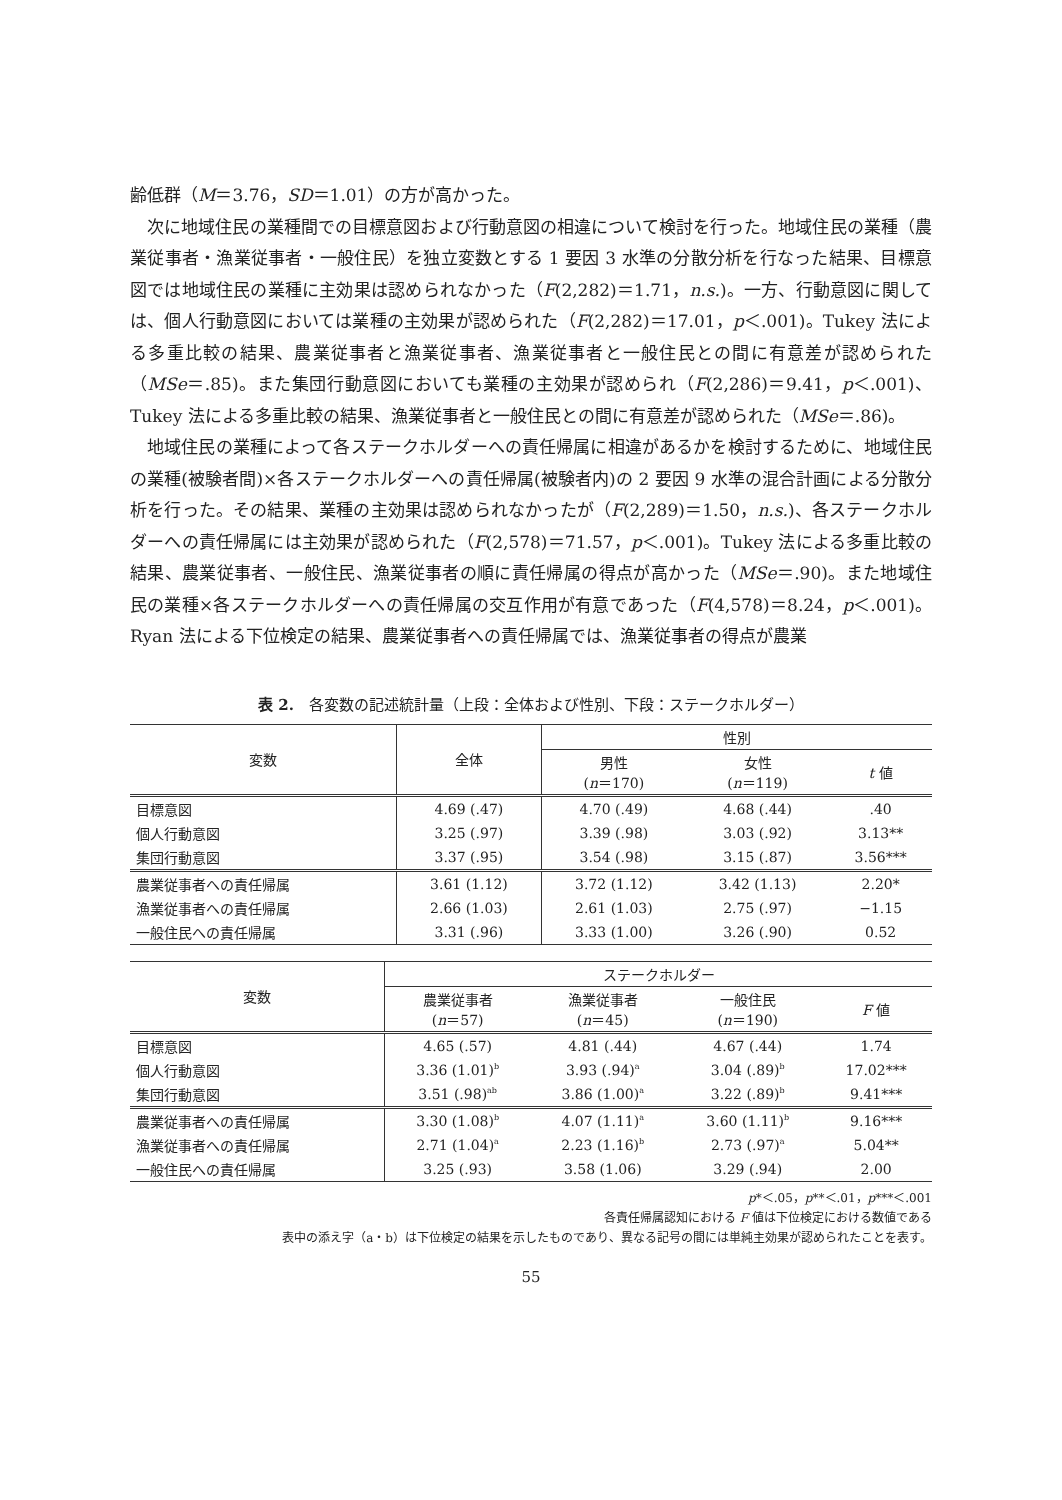齢低群（M＝3.76，SD＝1.01）の方が高かった。
次に地域住民の業種間での目標意図および行動意図の相違について検討を行った。地域住民の業種（農業従事者・漁業従事者・一般住民）を独立変数とする 1 要因 3 水準の分散分析を行なった結果、目標意図では地域住民の業種に主効果は認められなかった（F(2,282)＝1.71，n.s.)。一方、行動意図に関しては、個人行動意図においては業種の主効果が認められた（F(2,282)＝17.01，p＜.001)。Tukey 法による多重比較の結果、農業従事者と漁業従事者、漁業従事者と一般住民との間に有意差が認められた（MSe＝.85)。また集団行動意図においても業種の主効果が認められ（F(2,286)＝9.41，p＜.001)、Tukey 法による多重比較の結果、漁業従事者と一般住民との間に有意差が認められた（MSe＝.86)。
地域住民の業種によって各ステークホルダーへの責任帰属に相違があるかを検討するために、地域住民の業種(被験者間)×各ステークホルダーへの責任帰属(被験者内)の 2 要因 9 水準の混合計画による分散分析を行った。その結果、業種の主効果は認められなかったが（F(2,289)＝1.50，n.s.)、各ステークホルダーへの責任帰属には主効果が認められた（F(2,578)＝71.57，p＜.001)。Tukey 法による多重比較の結果、農業従事者、一般住民、漁業従事者の順に責任帰属の得点が高かった（MSe＝.90)。また地域住民の業種×各ステークホルダーへの責任帰属の交互作用が有意であった（F(4,578)＝8.24，p＜.001)。Ryan 法による下位検定の結果、農業従事者への責任帰属では、漁業従事者の得点が農業
表 2.　各変数の記述統計量（上段：全体および性別、下段：ステークホルダー）
| 変数 | 全体 | 性別 | | |
| --- | --- | --- | --- | --- |
| | | 男性 ( n ＝170) | 女性 ( n ＝119) | t 値 |
| 目標意図 | 4.69 (.47) | 4.70 (.49) | 4.68 (.44) | .40 |
| 個人行動意図 | 3.25 (.97) | 3.39 (.98) | 3.03 (.92) | 3.13** |
| 集団行動意図 | 3.37 (.95) | 3.54 (.98) | 3.15 (.87) | 3.56*** |
| 農業従事者への責任帰属 | 3.61 (1.12) | 3.72 (1.12) | 3.42 (1.13) | 2.20* |
| 漁業従事者への責任帰属 | 2.66 (1.03) | 2.61 (1.03) | 2.75 (.97) | −1.15 |
| 一般住民への責任帰属 | 3.31 (.96) | 3.33 (1.00) | 3.26 (.90) | 0.52 |
| 変数 | ステークホルダー | | | |
| --- | --- | --- | --- | --- |
| | 農業従事者 ( n ＝57) | 漁業従事者 ( n ＝45) | 一般住民 ( n ＝190) | F 値 |
| 目標意図 | 4.65 (.57) | 4.81 (.44) | 4.67 (.44) | 1.74 |
| 個人行動意図 | 3.36 (1.01)<sup>b</sup> | 3.93 (.94)<sup>a</sup> | 3.04 (.89)<sup>b</sup> | 17.02*** |
| 集団行動意図 | 3.51 (.98)<sup>ab</sup> | 3.86 (1.00)<sup>a</sup> | 3.22 (.89)<sup>b</sup> | 9.41*** |
| 農業従事者への責任帰属 | 3.30 (1.08)<sup>b</sup> | 4.07 (1.11)<sup>a</sup> | 3.60 (1.11)<sup>b</sup> | 9.16*** |
| 漁業従事者への責任帰属 | 2.71 (1.04)<sup>a</sup> | 2.23 (1.16)<sup>b</sup> | 2.73 (.97)<sup>a</sup> | 5.04** |
| 一般住民への責任帰属 | 3.25 (.93) | 3.58 (1.06) | 3.29 (.94) | 2.00 |
p*＜.05，p**＜.01，p***＜.001
各責任帰属認知における F 値は下位検定における数値である
表中の添え字（a・b）は下位検定の結果を示したものであり、異なる記号の間には単純主効果が認められたことを表す。
55